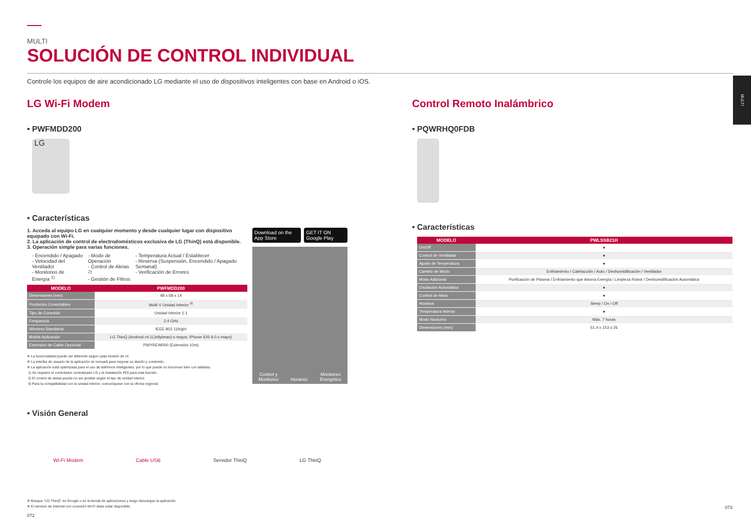MULTI
SOLUCIÓN DE CONTROL INDIVIDUAL
Controle los equipos de aire acondicionado LG mediante el uso de dispositivos inteligentes con base en Android o iOS.
MULTI
LG Wi-Fi Modem
• PWFMDD200
LG
• Características
1. Acceda al equipo LG en cualquier momento y desde cualquier lugar con dispositivo equipado con Wi-Fi.
2. La aplicación de control de electrodomésticos exclusiva de LG (ThinQ) está disponible.
3. Operación simple para varias funciones.
- Encendido / Apagado
- Velocidad del Ventilador
- Monitoreo de Energía <sup>1)</sup>
- Modo de Operación
- Control de Aletas <sup>2)</sup>
- Gestión de Filtros
- Temperatura Actual / Establecer
- Reserva (Suspensión, Encendido / Apagado Semanal)
- Verificación de Errores
| MODELO | PWFMDD200 |
| --- | --- |
| Dimensiones (mm) | 48 x 68 x 14 |
| Productos Conectables | Multi V Unidad Interior <sup>3)</sup> |
| Tipo de Conexión | Unidad Interior 1:1 |
| Frequencia | 2.4 GHz |
| Wireless Standards | IEEE 802.11b/g/n |
| Mobile Aplicación | LG ThinQ (Android v4.1(Jellybean) o mayor, iPhone iOS 9.0 o mayo) |
| Extension de Cable Opcional | PWYREW000 (Extensión 10m) |
※ La funcionalidad puede ser diferente segun cada modelo de UI.
※ La interfaz de usuario de la aplicación se revisará para mejorar su diseño y contenido.
※ La aplicación está optimizada para el uso de teléfonos inteligentes, por lo que puede no funcionar bien con tabletas.
1) Se requiere el controlador centralizado LG y la instalación PDI para esta función.
2) El control de aletas puede no ser posible según el tipo de unidad interior.
3) Para la compatibilidad con la unidad interior, comuníquese con la oficina regional.
Download on the App Store GET IT ON Google Play
Control y
Monitoreo Horarios Monitoreo
Energético
• Visión General
Wi-Fi Modem Cable USB Servidor ThinQ LG ThinQ
※ Busque "LG ThinQ" en Google o en la tienda de aplicaciones y luego descargue la aplicación.
※ El servicio de Internet con conexión Wi-Fi debe estar disponible.
072
Control Remoto Inalámbrico
• PQWRHQ0FDB
• Características
| MODELO | PWLSSB21H |
| --- | --- |
| On/Off | ● |
| Control de Ventilador | ● |
| Ajuste de Temperatura | ● |
| Cambio de Modo | Enfriamiento / Calefacción / Auto / Deshumidificación / Ventilador |
| Modo Adicional | Purificación de Plasma / Enfriamiento que Ahorra Energía / Limpieza Robot / Deshumidificación Automática |
| Oscilación Automática | ● |
| Control de Aleta | ● |
| Horarios | Sleep / On / Off |
| Temperatura Interior | ● |
| Modo Nocturno | Máx. 7 horas |
| Dimensiones (mm) | 51.4 x 153 x 26 |
073